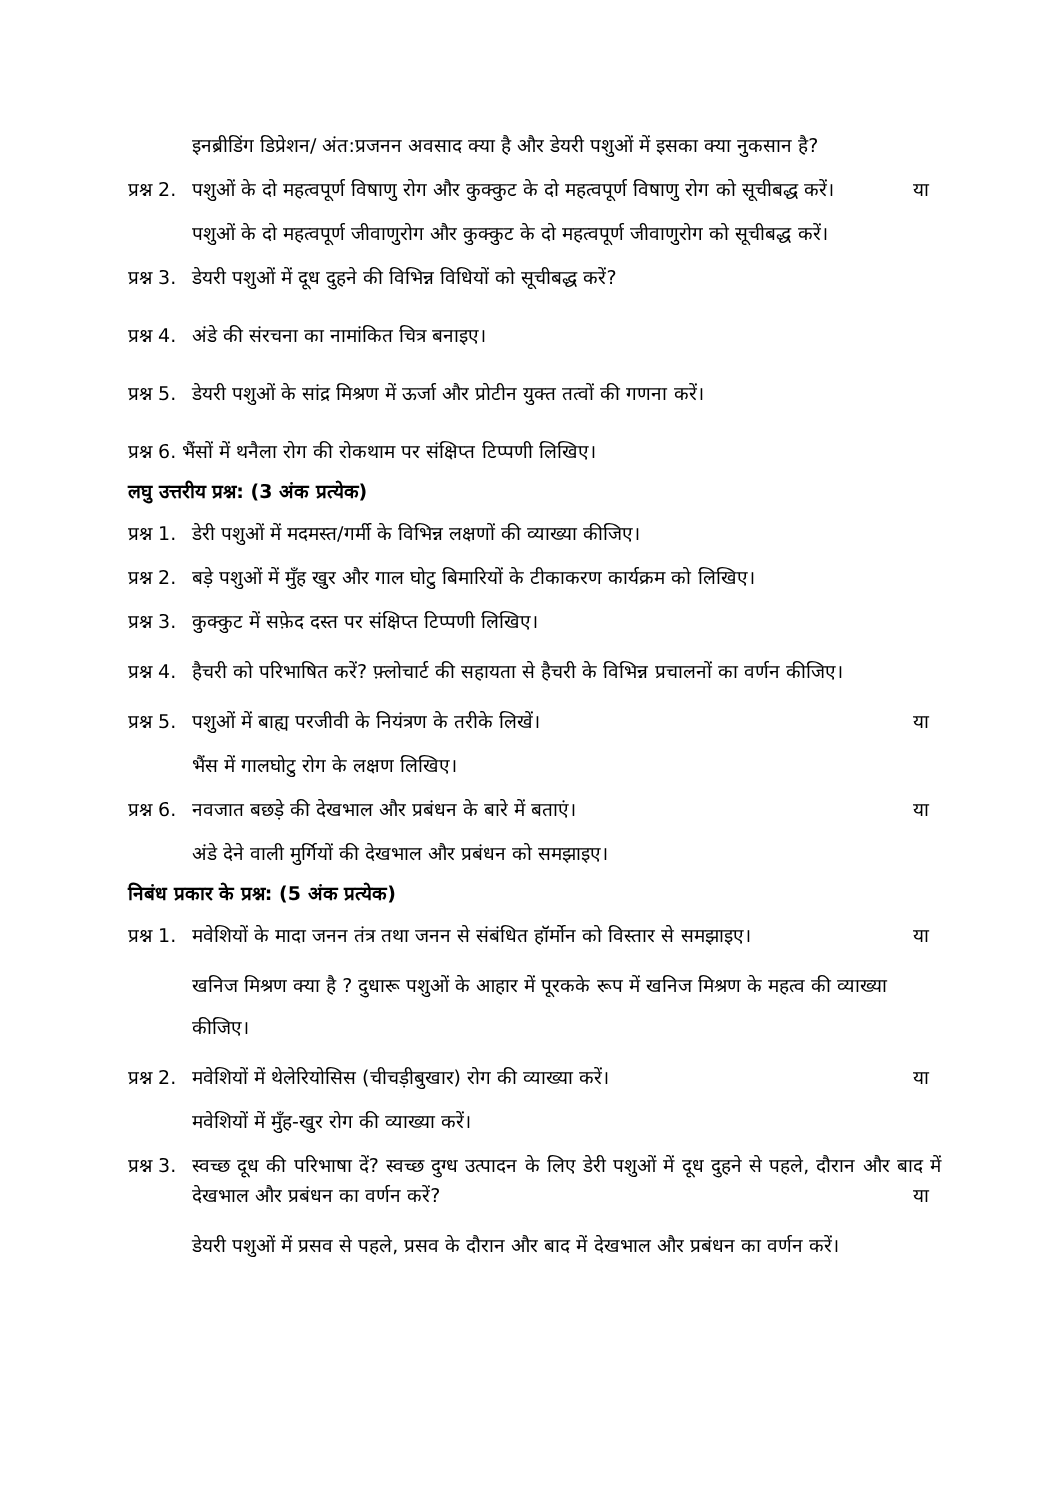इनब्रीडिंग डिप्रेशन/ अंत:प्रजनन अवसाद क्या है और डेयरी पशुओं में इसका क्या नुकसान है?
प्रश्न 2.
पशुओं के दो महत्वपूर्ण विषाणु रोग और कुक्कुट के दो महत्वपूर्ण विषाणु रोग को सूचीबद्ध करें। या
पशुओं के दो महत्वपूर्ण जीवाणुरोग और कुक्कुट के दो महत्वपूर्ण जीवाणुरोग को सूचीबद्ध करें।
प्रश्न 3.
डेयरी पशुओं में दूध दुहने की विभिन्न विधियों को सूचीबद्ध करें?
प्रश्न 4.
अंडे की संरचना का नामांकित चित्र बनाइए।
प्रश्न 5.
डेयरी पशुओं के सांद्र मिश्रण में ऊर्जा और प्रोटीन युक्त तत्वों की गणना करें।
प्रश्न 6. भैंसों में थनैला रोग की रोकथाम पर संक्षिप्त टिप्पणी लिखिए।
लघु उत्तरीय प्रश्न: (3 अंक प्रत्येक)
प्रश्न 1.
डेरी पशुओं में मदमस्त/गर्मी के विभिन्न लक्षणों की व्याख्या कीजिए।
प्रश्न 2.
बड़े पशुओं में मुँह खुर और गाल घोटु बिमारियों के टीकाकरण कार्यक्रम को लिखिए।
प्रश्न 3.
कुक्कुट में सफ़ेद दस्त पर संक्षिप्त टिप्पणी लिखिए।
प्रश्न 4.
हैचरी को परिभाषित करें? फ़्लोचार्ट की सहायता से हैचरी के विभिन्न प्रचालनों का वर्णन कीजिए।
प्रश्न 5.
पशुओं में बाह्य परजीवी के नियंत्रण के तरीके लिखें। या
भैंस में गालघोटु रोग के लक्षण लिखिए।
प्रश्न 6.
नवजात बछड़े की देखभाल और प्रबंधन के बारे में बताएं। या
अंडे देने वाली मुर्गियों की देखभाल और प्रबंधन को समझाइए।
निबंध प्रकार के प्रश्न: (5 अंक प्रत्येक)
प्रश्न 1.
मवेशियों के मादा जनन तंत्र तथा जनन से संबंधित हॉर्मोन को विस्तार से समझाइए। या
खनिज मिश्रण क्या है ? दुधारू पशुओं के आहार में पूरकके रूप में खनिज मिश्रण के महत्व की व्याख्या कीजिए।
प्रश्न 2.
मवेशियों में थेलेरियोसिस (चीचड़ीबुखार) रोग की व्याख्या करें। या
मवेशियों में मुँह-खुर रोग की व्याख्या करें।
प्रश्न 3.
स्वच्छ दूध की परिभाषा दें? स्वच्छ दुग्ध उत्पादन के लिए डेरी पशुओं में दूध दुहने से पहले, दौरान और बाद में देखभाल और प्रबंधन का वर्णन करें? या
डेयरी पशुओं में प्रसव से पहले, प्रसव के दौरान और बाद में देखभाल और प्रबंधन का वर्णन करें।